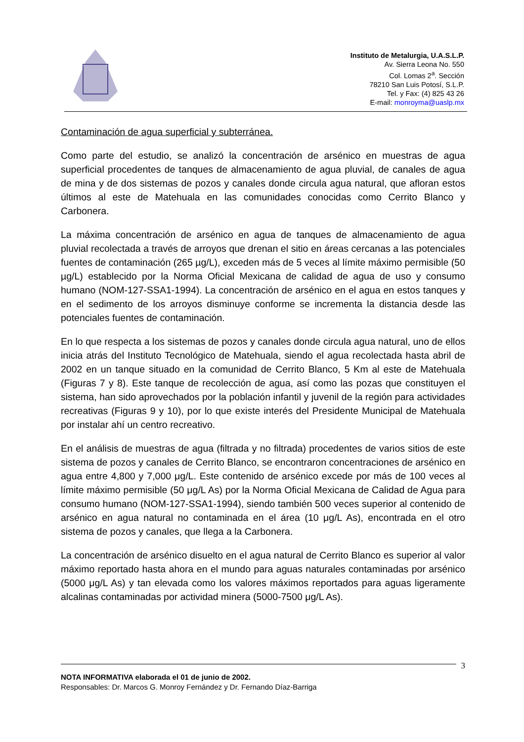Instituto de Metalurgia, U.A.S.L.P.
Av. Sierra Leona No. 550
Col. Lomas 2<sup>a</sup>. Sección
78210 San Luis Potosí, S.L.P.
Tel. y Fax: (4) 825 43 26
E-mail: monroyma@uaslp.mx
Contaminación de agua superficial y subterránea.
Como parte del estudio, se analizó la concentración de arsénico en muestras de agua superficial procedentes de tanques de almacenamiento de agua pluvial, de canales de agua de mina y de dos sistemas de pozos y canales donde circula agua natural, que afloran estos últimos al este de Matehuala en las comunidades conocidas como Cerrito Blanco y Carbonera.
La máxima concentración de arsénico en agua de tanques de almacenamiento de agua pluvial recolectada a través de arroyos que drenan el sitio en áreas cercanas a las potenciales fuentes de contaminación (265 µg/L), exceden más de 5 veces al límite máximo permisible (50 µg/L) establecido por la Norma Oficial Mexicana de calidad de agua de uso y consumo humano (NOM-127-SSA1-1994). La concentración de arsénico en el agua en estos tanques y en el sedimento de los arroyos disminuye conforme se incrementa la distancia desde las potenciales fuentes de contaminación.
En lo que respecta a los sistemas de pozos y canales donde circula agua natural, uno de ellos inicia atrás del Instituto Tecnológico de Matehuala, siendo el agua recolectada hasta abril de 2002 en un tanque situado en la comunidad de Cerrito Blanco, 5 Km al este de Matehuala (Figuras 7 y 8). Este tanque de recolección de agua, así como las pozas que constituyen el sistema, han sido aprovechados por la población infantil y juvenil de la región para actividades recreativas (Figuras 9 y 10), por lo que existe interés del Presidente Municipal de Matehuala por instalar ahí un centro recreativo.
En el análisis de muestras de agua (filtrada y no filtrada) procedentes de varios sitios de este sistema de pozos y canales de Cerrito Blanco, se encontraron concentraciones de arsénico en agua entre 4,800 y 7,000 μg/L. Este contenido de arsénico excede por más de 100 veces al límite máximo permisible (50 μg/L As) por la Norma Oficial Mexicana de Calidad de Agua para consumo humano (NOM-127-SSA1-1994), siendo también 500 veces superior al contenido de arsénico en agua natural no contaminada en el área (10 μg/L As), encontrada en el otro sistema de pozos y canales, que llega a la Carbonera.
La concentración de arsénico disuelto en el agua natural de Cerrito Blanco es superior al valor máximo reportado hasta ahora en el mundo para aguas naturales contaminadas por arsénico (5000 μg/L As) y tan elevada como los valores máximos reportados para aguas ligeramente alcalinas contaminadas por actividad minera (5000-7500 μg/L As).
3
NOTA INFORMATIVA elaborada el 01 de junio de 2002.
Responsables: Dr. Marcos G. Monroy Fernández y Dr. Fernando Díaz-Barriga